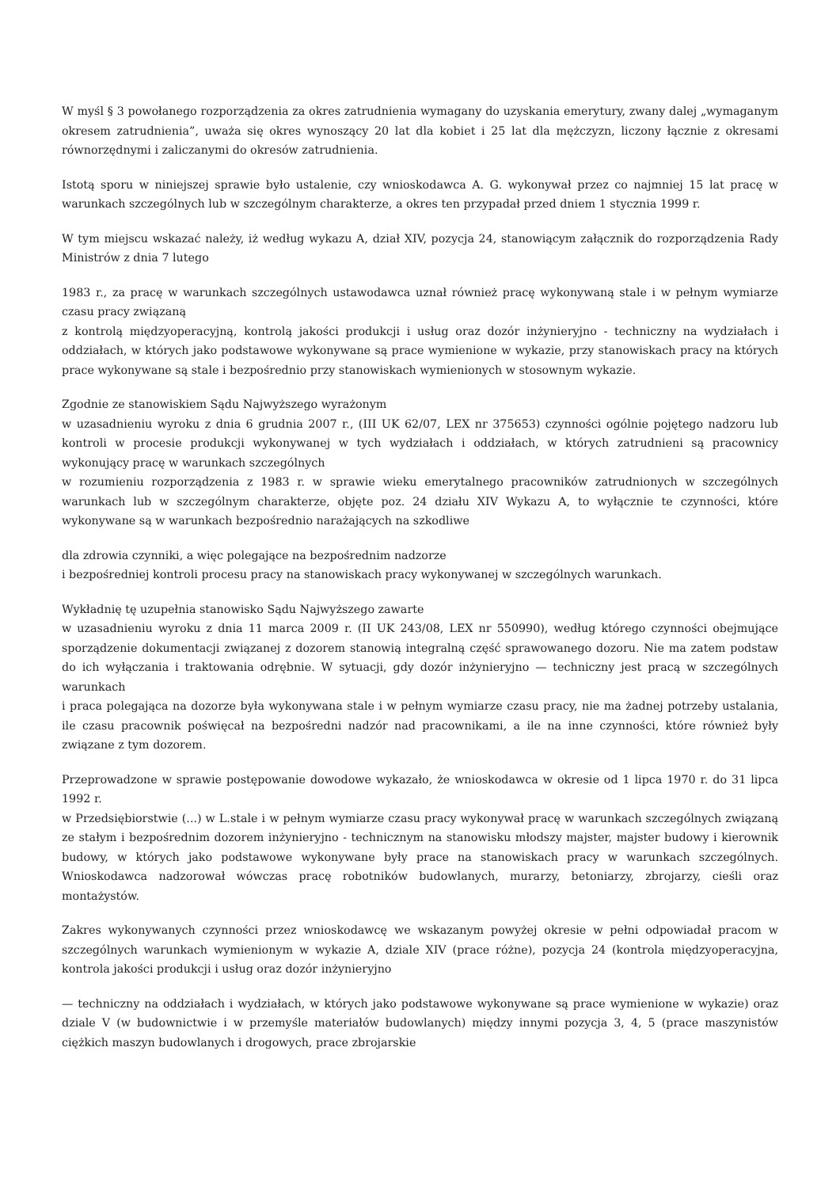W myśl § 3 powołanego rozporządzenia za okres zatrudnienia wymagany do uzyskania emerytury, zwany dalej „wymaganym okresem zatrudnienia”, uważa się okres wynoszący 20 lat dla kobiet i 25 lat dla mężczyzn, liczony łącznie z okresami równorzędnymi i zaliczanymi do okresów zatrudnienia.
Istotą sporu w niniejszej sprawie było ustalenie, czy wnioskodawca A. G. wykonywał przez co najmniej 15 lat pracę w warunkach szczególnych lub w szczególnym charakterze, a okres ten przypadał przed dniem 1 stycznia 1999 r.
W tym miejscu wskazać należy, iż według wykazu A, dział XIV, pozycja 24, stanowiącym załącznik do rozporządzenia Rady Ministrów z dnia 7 lutego
1983 r., za pracę w warunkach szczególnych ustawodawca uznał również pracę wykonywaną stale i w pełnym wymiarze czasu pracy związaną
z kontrolą międzyoperacyjną, kontrolą jakości produkcji i usług oraz dozór inżynieryjno - techniczny na wydziałach i oddziałach, w których jako podstawowe wykonywane są prace wymienione w wykazie, przy stanowiskach pracy na których prace wykonywane są stale i bezpośrednio przy stanowiskach wymienionych w stosownym wykazie.
Zgodnie ze stanowiskiem Sądu Najwyższego wyrażonym
w uzasadnieniu wyroku z dnia 6 grudnia 2007 r., (III UK 62/07, LEX nr 375653) czynności ogólnie pojętego nadzoru lub kontroli w procesie produkcji wykonywanej w tych wydziałach i oddziałach, w których zatrudnieni są pracownicy wykonujący pracę w warunkach szczególnych
w rozumieniu rozporządzenia z 1983 r. w sprawie wieku emerytalnego pracowników zatrudnionych w szczególnych warunkach lub w szczególnym charakterze, objęte poz. 24 działu XIV Wykazu A, to wyłącznie te czynności, które wykonywane są w warunkach bezpośrednio narażających na szkodliwe
dla zdrowia czynniki, a więc polegające na bezpośrednim nadzorze
i bezpośredniej kontroli procesu pracy na stanowiskach pracy wykonywanej w szczególnych warunkach.
Wykładnię tę uzupełnia stanowisko Sądu Najwyższego zawarte
w uzasadnieniu wyroku z dnia 11 marca 2009 r. (II UK 243/08, LEX nr 550990), według którego czynności obejmujące sporządzenie dokumentacji związanej z dozorem stanowią integralną część sprawowanego dozoru. Nie ma zatem podstaw do ich wyłączania i traktowania odrębnie. W sytuacji, gdy dozór inżynieryjno — techniczny jest pracą w szczególnych warunkach
i praca polegająca na dozorze była wykonywana stale i w pełnym wymiarze czasu pracy, nie ma żadnej potrzeby ustalania, ile czasu pracownik poświęcał na bezpośredni nadzór nad pracownikami, a ile na inne czynności, które również były związane z tym dozorem.
Przeprowadzone w sprawie postępowanie dowodowe wykazało, że wnioskodawca w okresie od 1 lipca 1970 r. do 31 lipca 1992 r.
w Przedsiębiorstwie (...) w L.stale i w pełnym wymiarze czasu pracy wykonywał pracę w warunkach szczególnych związaną ze stałym i bezpośrednim dozorem inżynieryjno - technicznym na stanowisku młodszy majster, majster budowy i kierownik budowy, w których jako podstawowe wykonywane były prace na stanowiskach pracy w warunkach szczególnych. Wnioskodawca nadzorował wówczas pracę robotników budowlanych, murarzy, betoniarzy, zbrojarzy, cieśli oraz montażystów.
Zakres wykonywanych czynności przez wnioskodawcę we wskazanym powyżej okresie w pełni odpowiadał pracom w szczególnych warunkach wymienionym w wykazie A, dziale XIV (prace różne), pozycja 24 (kontrola międzyoperacyjna, kontrola jakości produkcji i usług oraz dozór inżynieryjno
— techniczny na oddziałach i wydziałach, w których jako podstawowe wykonywane są prace wymienione w wykazie) oraz dziale V (w budownictwie i w przemyśle materiałów budowlanych) między innymi pozycja 3, 4, 5 (prace maszynistów ciężkich maszyn budowlanych i drogowych, prace zbrojarskie